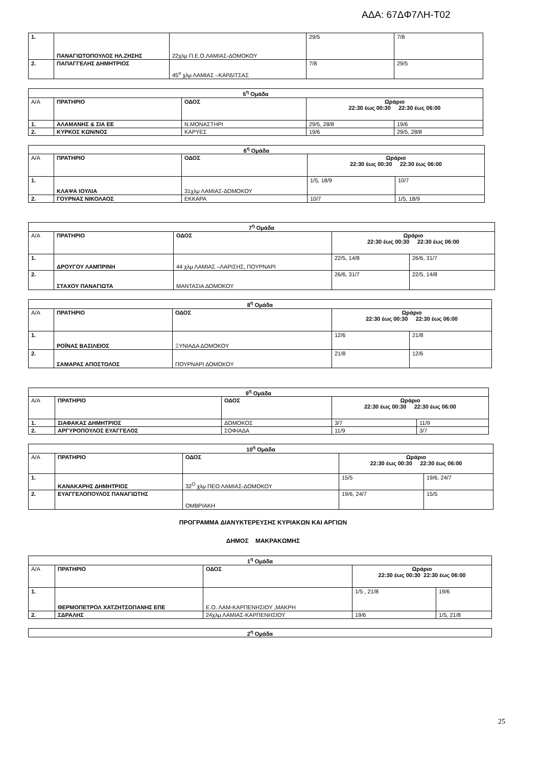ΑΔΑ: 67ΔΦ7ΛΗ-Τ02
| 1. | ΠΑΝΑΓΙΩΤΟΠΟΥΛΟΣ ΗΛ.ΖΗΣΗΣ | 22χλμ Π.Ε.Ο.ΛΑΜΙΑΣ-ΔΟΜΟΚΟΥ | 29/5 | 7/8 |
| 2. | ΠΑΠΑΓΓΕΛΗΣ ΔΗΜΗΤΡΙΟΣ | 45<sup>ο</sup> χλμ ΛΑΜΙΑΣ –ΚΑΡΔΙΤΣΑΣ | 7/8 | 29/5 |
| 5<sup>η</sup> Ομάδα | | | | |
| Α/Α | ΠΡΑΤΗΡΙΟ | ΟΔΟΣ | Ωράριο 22:30 έως 00:30 22:30 έως 06:00 | |
| 1. | ΑΛΑΜΑΝΗΣ & ΣΙΑ ΕΕ | Ν.ΜΟΝΑΣΤΗΡΙ | 29/5, 28/8 | 19/6 |
| 2. | ΚΥΡΚΟΣ ΚΩΝ/ΝΟΣ | ΚΑΡΥΕΣ | 19/6 | 29/5, 28/8 |
| 6<sup>η</sup> Ομάδα | | | | |
| Α/Α | ΠΡΑΤΗΡΙΟ | ΟΔΟΣ | Ωράριο 22:30 έως 00:30 22:30 έως 06:00 | |
| 1. | ΚΛΑΨΑ ΙΟΥΛΙΑ | 31χλμ ΛΑΜΙΑΣ-ΔΟΜΟΚΟΥ | 1/5, 18/9 | 10/7 |
| 2. | ΓΟΥΡΝΑΣ ΝΙΚΟΛΑΟΣ | ΕΚΚΑΡΑ | 10/7 | 1/5, 18/9 |
| 7<sup>η</sup> Ομάδα | | | | |
| Α/Α | ΠΡΑΤΗΡΙΟ | ΟΔΟΣ | Ωράριο 22:30 έως 00:30 22:30 έως 06:00 | |
| 1. | ΔΡΟΥΓΟΥ ΛΑΜΠΡΙΝΗ | 44 χλμ ΛΑΜΙΑΣ –ΛΑΡΙΣΗΣ, ΠΟΥΡΝΑΡΙ | 22/5, 14/8 | 26/6, 31/7 |
| 2. | ΣΤΑΧΟΥ ΠΑΝΑΓΙΩΤΑ | ΜΑΝΤΑΣΙΑ ΔΟΜΟΚΟΥ | 26/6, 31/7 | 22/5, 14/8 |
| 8<sup>η</sup> Ομάδα | | | | |
| Α/Α | ΠΡΑΤΗΡΙΟ | ΟΔΟΣ | Ωράριο 22:30 έως 00:30 22:30 έως 06:00 | |
| 1. | ΡΟΪΝΑΣ ΒΑΣΙΛΕΙΟΣ | ΞΥΝΙΑΔΑ ΔΟΜΟΚΟΥ | 12/6 | 21/8 |
| 2. | ΣΑΜΑΡΑΣ ΑΠΟΣΤΟΛΟΣ | ΠΟΥΡΝΑΡΙ ΔΟΜΟΚΟΥ | 21/8 | 12/6 |
| 9<sup>η</sup> Ομάδα | | | | |
| Α/Α | ΠΡΑΤΗΡΙΟ | ΟΔΟΣ | Ωράριο 22:30 έως 00:30 22:30 έως 06:00 | |
| 1. | ΣΙΑΦΑΚΑΣ ΔΗΜΗΤΡΙΟΣ | ΔΟΜΟΚΟΣ | 3/7 | 11/9 |
| 2. | ΑΡΓΥΡΟΠΟΥΛΟΣ ΕΥΑΓΓΕΛΟΣ | ΣΟΦΙΑΔΑ | 11/9 | 3/7 |
| 10<sup>η</sup> Ομάδα | | | | |
| Α/Α | ΠΡΑΤΗΡΙΟ | ΟΔΟΣ | Ωράριο 22:30 έως 00:30 22:30 έως 06:00 | |
| 1. | ΚΑΝΑΚΑΡΗΣ ΔΗΜΗΤΡΙΟΣ | 32<sup>Ο</sup> χλμ ΠΕΟ ΛΑΜΙΑΣ-ΔΟΜΟΚΟΥ | 15/5 | 19/6, 24/7 |
| 2. | ΕΥΑΓΓΕΛΟΠΟΥΛΟΣ ΠΑΝΑΓΙΩΤΗΣ | ΟΜΒΡΙΑΚΗ | 19/6, 24/7 | 15/5 |
ΠΡΟΓΡΑΜΜΑ ΔΙΑΝΥΚΤΕΡΕΥΣΗΣ ΚΥΡΙΑΚΩΝ ΚΑΙ ΑΡΓΙΩΝ
ΔΗΜΟΣ ΜΑΚΡΑΚΩΜΗΣ
| 1<sup>η</sup> Ομάδα | | | | |
| Α/Α | ΠΡΑΤΗΡΙΟ | ΟΔΟΣ | Ωράριο 22:30 έως 00:30 22:30 έως 06:00 | |
| 1. | ΘΕΡΜΟΠΕΤΡΟΛ ΧΑΤΖΗΤΣΟΠΑΝΗΣ ΕΠΕ | Ε.Ο. ΛΑΜ-ΚΑΡΠΕΝΗΣΙΟΥ ,ΜΑΚΡΗ | 1/5 , 21/8 | 19/6 |
| 2. | ΣΔΡΑΛΗΣ | 24χλμ ΛΑΜΙΑΣ-ΚΑΡΠΕΝΗΣΙΟΥ | 19/6 | 1/5, 21/8 |
| 2<sup>η</sup> Ομάδα |
25